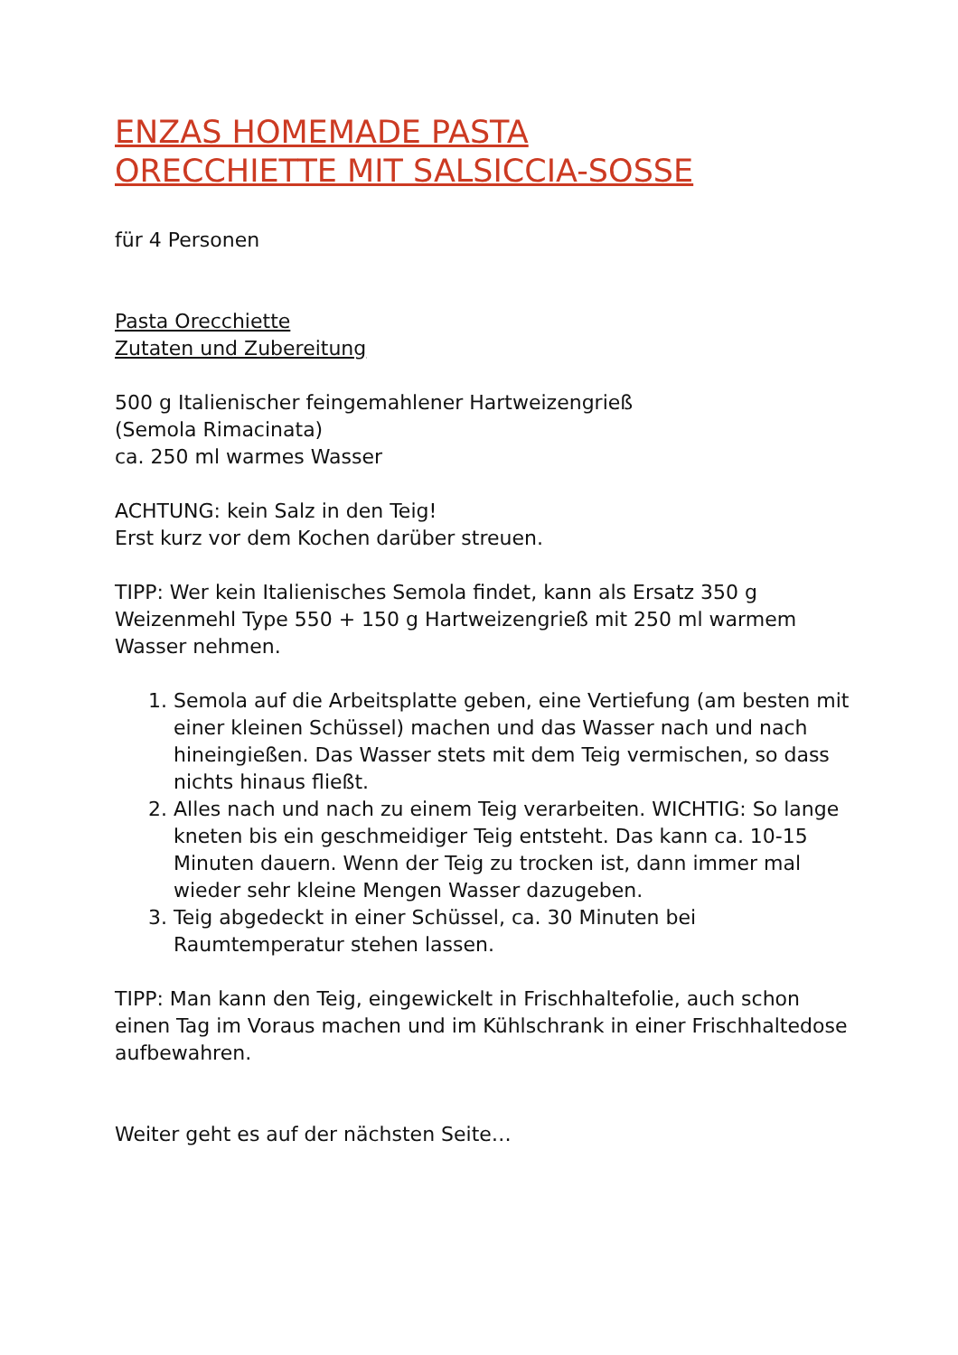ENZAS HOMEMADE PASTA
ORECCHIETTE MIT SALSICCIA-SOSSE
für 4 Personen
Pasta Orecchiette
Zutaten und Zubereitung
500 g Italienischer feingemahlener Hartweizengrieß
(Semola Rimacinata)
ca. 250 ml warmes Wasser
ACHTUNG: kein Salz in den Teig!
Erst kurz vor dem Kochen darüber streuen.
TIPP: Wer kein Italienisches Semola findet, kann als Ersatz 350 g Weizenmehl Type 550 + 150 g Hartweizengrieß mit 250 ml warmem Wasser nehmen.
1. Semola auf die Arbeitsplatte geben, eine Vertiefung (am besten mit einer kleinen Schüssel) machen und das Wasser nach und nach hineingießen. Das Wasser stets mit dem Teig vermischen, so dass nichts hinaus fließt.
2. Alles nach und nach zu einem Teig verarbeiten. WICHTIG: So lange kneten bis ein geschmeidiger Teig entsteht. Das kann ca. 10-15 Minuten dauern. Wenn der Teig zu trocken ist, dann immer mal wieder sehr kleine Mengen Wasser dazugeben.
3. Teig abgedeckt in einer Schüssel, ca. 30 Minuten bei Raumtemperatur stehen lassen.
TIPP: Man kann den Teig, eingewickelt in Frischhaltefolie, auch schon einen Tag im Voraus machen und im Kühlschrank in einer Frischhaltedose aufbewahren.
Weiter geht es auf der nächsten Seite…